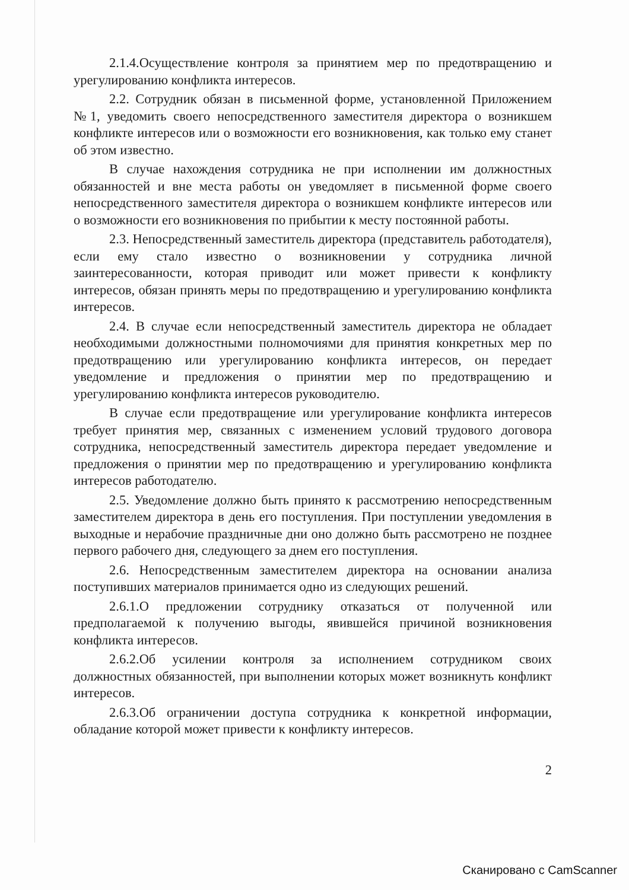2.1.4.Осуществление контроля за принятием мер по предотвращению и урегулированию конфликта интересов.
2.2. Сотрудник обязан в письменной форме, установленной Приложением №1, уведомить своего непосредственного заместителя директора о возникшем конфликте интересов или о возможности его возникновения, как только ему станет об этом известно.
В случае нахождения сотрудника не при исполнении им должностных обязанностей и вне места работы он уведомляет в письменной форме своего непосредственного заместителя директора о возникшем конфликте интересов или о возможности его возникновения по прибытии к месту постоянной работы.
2.3. Непосредственный заместитель директора (представитель работодателя), если ему стало известно о возникновении у сотрудника личной заинтересованности, которая приводит или может привести к конфликту интересов, обязан принять меры по предотвращению и урегулированию конфликта интересов.
2.4. В случае если непосредственный заместитель директора не обладает необходимыми должностными полномочиями для принятия конкретных мер по предотвращению или урегулированию конфликта интересов, он передает уведомление и предложения о принятии мер по предотвращению и урегулированию конфликта интересов руководителю.
В случае если предотвращение или урегулирование конфликта интересов требует принятия мер, связанных с изменением условий трудового договора сотрудника, непосредственный заместитель директора передает уведомление и предложения о принятии мер по предотвращению и урегулированию конфликта интересов работодателю.
2.5. Уведомление должно быть принято к рассмотрению непосредственным заместителем директора в день его поступления. При поступлении уведомления в выходные и нерабочие праздничные дни оно должно быть рассмотрено не позднее первого рабочего дня, следующего за днем его поступления.
2.6. Непосредственным заместителем директора на основании анализа поступивших материалов принимается одно из следующих решений.
2.6.1.О предложении сотруднику отказаться от полученной или предполагаемой к получению выгоды, явившейся причиной возникновения конфликта интересов.
2.6.2.Об усилении контроля за исполнением сотрудником своих должностных обязанностей, при выполнении которых может возникнуть конфликт интересов.
2.6.3.Об ограничении доступа сотрудника к конкретной информации, обладание которой может привести к конфликту интересов.
2
Сканировано с CamScanner